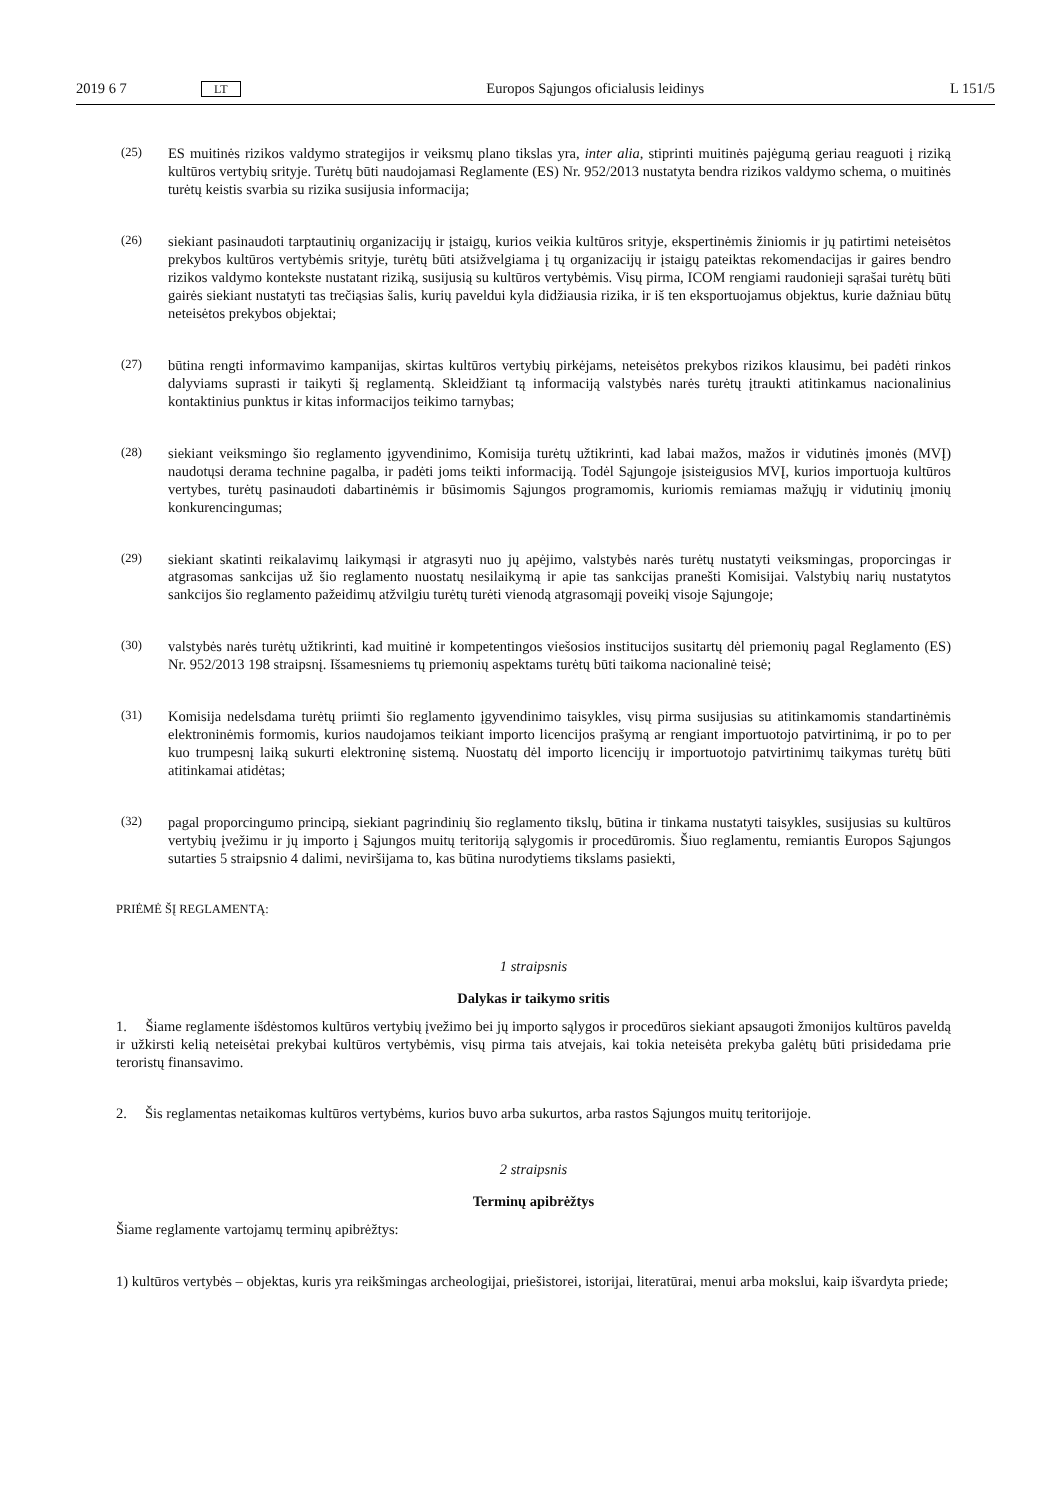2019 6 7 LT Europos Sąjungos oficialusis leidinys L 151/5
(25) ES muitinės rizikos valdymo strategijos ir veiksmų plano tikslas yra, inter alia, stiprinti muitinės pajėgumą geriau reaguoti į riziką kultūros vertybių srityje. Turėtų būti naudojamasi Reglamente (ES) Nr. 952/2013 nustatyta bendra rizikos valdymo schema, o muitinės turėtų keistis svarbia su rizika susijusia informacija;
(26) siekiant pasinaudoti tarptautinių organizacijų ir įstaigų, kurios veikia kultūros srityje, ekspertinėmis žiniomis ir jų patirtimi neteisėtos prekybos kultūros vertybėmis srityje, turėtų būti atsižvelgiama į tų organizacijų ir įstaigų pateiktas rekomendacijas ir gaires bendro rizikos valdymo kontekste nustatant riziką, susijusią su kultūros verty­bėmis. Visų pirma, ICOM rengiami raudonieji sąrašai turėtų būti gairės siekiant nustatyti tas trečiąsias šalis, kurių paveldui kyla didžiausia rizika, ir iš ten eksportuojamus objektus, kurie dažniau būtų neteisėtos prekybos objektai;
(27) būtina rengti informavimo kampanijas, skirtas kultūros vertybių pirkėjams, neteisėtos prekybos rizikos klausimu, bei padėti rinkos dalyviams suprasti ir taikyti šį reglamentą. Skleidžiant tą informaciją valstybės narės turėtų įtraukti atitinkamus nacionalinius kontaktinius punktus ir kitas informacijos teikimo tarnybas;
(28) siekiant veiksmingo šio reglamento įgyvendinimo, Komisija turėtų užtikrinti, kad labai mažos, mažos ir vidutinės įmonės (MVĮ) naudotųsi derama technine pagalba, ir padėti joms teikti informaciją. Todėl Sąjungoje įsisteigusios MVĮ, kurios importuoja kultūros vertybes, turėtų pasinaudoti dabartinėmis ir būsimomis Sąjungos programomis, kuriomis remiamas mažųjų ir vidutinių įmonių konkurencingumas;
(29) siekiant skatinti reikalavimų laikymąsi ir atgrasyti nuo jų apėjimo, valstybės narės turėtų nustatyti veiksmingas, proporcingas ir atgrasomas sankcijas už šio reglamento nuostatų nesilaikymą ir apie tas sankcijas pranešti Komi­sijai. Valstybių narių nustatytos sankcijos šio reglamento pažeidimų atžvilgiu turėtų turėti vienodą atgrasomąjį poveikį visoje Sąjungoje;
(30) valstybės narės turėtų užtikrinti, kad muitinė ir kompetentingos viešosios institucijos susitartų dėl priemonių pagal Reglamento (ES) Nr. 952/2013 198 straipsnį. Išsamesniems tų priemonių aspektams turėtų būti taikoma nacio­nalinė teisė;
(31) Komisija nedelsdama turėtų priimti šio reglamento įgyvendinimo taisykles, visų pirma susijusias su atitinkamomis standartinėmis elektroninėmis formomis, kurios naudojamos teikiant importo licencijos prašymą ar rengiant importuotojo patvirtinimą, ir po to per kuo trumpesnį laiką sukurti elektroninę sistemą. Nuostatų dėl importo licencijų ir importuotojo patvirtinimų taikymas turėtų būti atitinkamai atidėtas;
(32) pagal proporcingumo principą, siekiant pagrindinių šio reglamento tikslų, būtina ir tinkama nustatyti taisykles, susijusias su kultūros vertybių įvežimu ir jų importo į Sąjungos muitų teritoriją sąlygomis ir procedūromis. Šiuo reglamentu, remiantis Europos Sąjungos sutarties 5 straipsnio 4 dalimi, neviršijama to, kas būtina nurodytiems tikslams pasiekti,
PRIĖMĖ ŠĮ REGLAMENTĄ:
1 straipsnis
Dalykas ir taikymo sritis
1. Šiame reglamente išdėstomos kultūros vertybių įvežimo bei jų importo sąlygos ir procedūros siekiant apsaugoti žmonijos kultūros paveldą ir užkirsti kelią neteisėtai prekybai kultūros vertybėmis, visų pirma tais atvejais, kai tokia neteisėta prekyba galėtų būti prisidedama prie teroristų finansavimo.
2. Šis reglamentas netaikomas kultūros vertybėms, kurios buvo arba sukurtos, arba rastos Sąjungos muitų teritorijoje.
2 straipsnis
Terminų apibrėžtys
Šiame reglamente vartojamų terminų apibrėžtys:
1) kultūros vertybės – objektas, kuris yra reikšmingas archeologijai, priešistorei, istorijai, literatūrai, menui arba mokslui, kaip išvardyta priede;